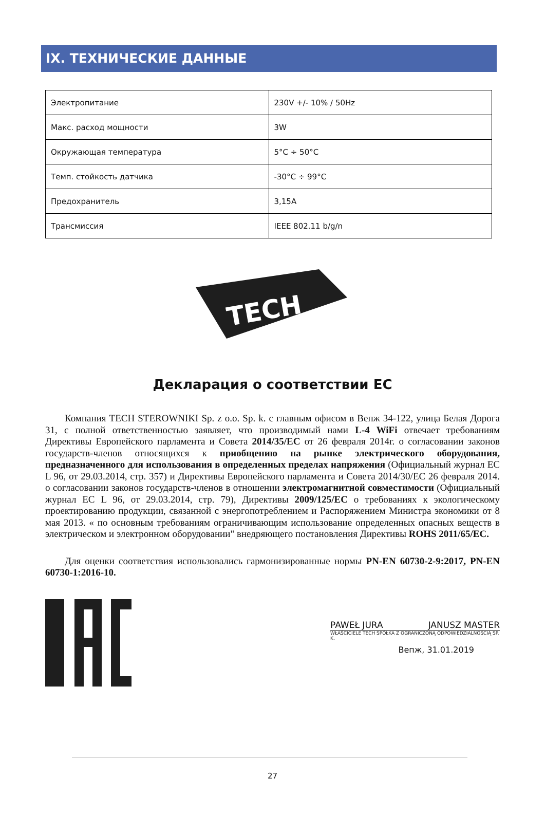IX. ТЕХНИЧЕСКИЕ ДАННЫЕ
| Электропитание | 230V +/- 10% / 50Hz |
| Макс. расход мощности | 3W |
| Окружающая температура | 5°C ÷ 50°C |
| Темп. стойкость датчика | -30°C ÷ 99°C |
| Предохранитель | 3,15A |
| Трансмиссия | IEEE 802.11 b/g/n |
TECH
Декларация о соответствии ЕС
Компания TECH STEROWNIKI Sp. z o.o. Sp. k. с главным офисом в Вепж 34-122, улица Белая Дорога 31, с полной ответственностью заявляет, что производимый нами L-4 WiFi отвечает требованиям Директивы Европейского парламента и Совета 2014/35/ЕС от 26 февраля 2014г. о согласовании законов государств-членов относящихся к приобщению на рынке электрического оборудования, предназначенного для использования в определенных пределах напряжения (Официальный журнал EC L 96, от 29.03.2014, стр. 357) и Директивы Европейского парламента и Совета 2014/30/ЕС 26 февраля 2014. о согласовании законов государств-членов в отношении электромагнитной совместимости (Официальный журнал EC L 96, от 29.03.2014, стр. 79), Директивы 2009/125/ЕС о требованиях к экологическому проектированию продукции, связанной с энергопотреблением и Распоряжением Министра экономики от 8 мая 2013. « по основным требованиям ограничивающим использование определенных опасных веществ в электрическом и электронном оборудовании" внедряющего постановления Директивы ROHS 2011/65/ЕС.
Для оценки соответствия использовались гармонизированные нормы PN-EN 60730-2-9:2017, PN-EN 60730-1:2016-10.
PAWEŁ JURA JANUSZ MASTER
WŁAŚCICIELE TECH SPÓŁKA Z OGRANICZONĄ ODPOWIEDZIALNOŚCIĄ SP. K.
Вепж, 31.01.2019
27